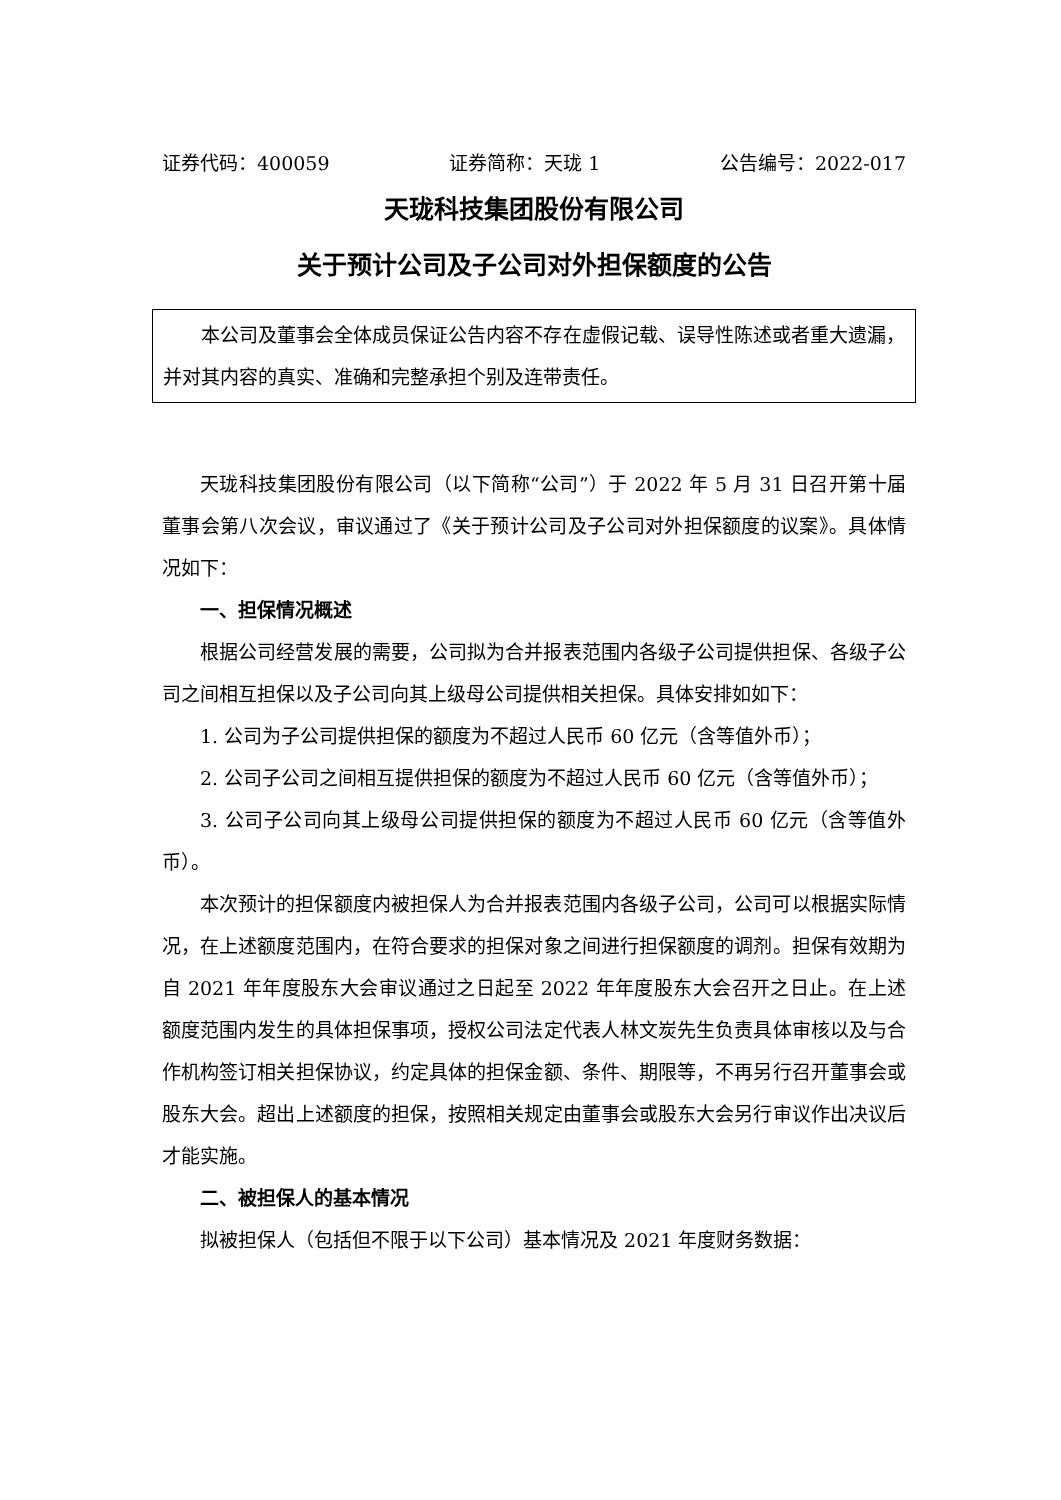证券代码：400059 证券简称：天珑 1 公告编号：2022-017
天珑科技集团股份有限公司
关于预计公司及子公司对外担保额度的公告
本公司及董事会全体成员保证公告内容不存在虚假记载、误导性陈述或者重大遗漏，并对其内容的真实、准确和完整承担个别及连带责任。
天珑科技集团股份有限公司（以下简称“公司”）于 2022 年 5 月 31 日召开第十届董事会第八次会议，审议通过了《关于预计公司及子公司对外担保额度的议案》。具体情况如下：
一、担保情况概述
根据公司经营发展的需要，公司拟为合并报表范围内各级子公司提供担保、各级子公司之间相互担保以及子公司向其上级母公司提供相关担保。具体安排如如下：
1. 公司为子公司提供担保的额度为不超过人民币 60 亿元（含等值外币）；
2. 公司子公司之间相互提供担保的额度为不超过人民币 60 亿元（含等值外币）；
3. 公司子公司向其上级母公司提供担保的额度为不超过人民币 60 亿元（含等值外币）。
本次预计的担保额度内被担保人为合并报表范围内各级子公司，公司可以根据实际情况，在上述额度范围内，在符合要求的担保对象之间进行担保额度的调剂。担保有效期为自 2021 年年度股东大会审议通过之日起至 2022 年年度股东大会召开之日止。在上述额度范围内发生的具体担保事项，授权公司法定代表人林文炭先生负责具体审核以及与合作机构签订相关担保协议，约定具体的担保金额、条件、期限等，不再另行召开董事会或股东大会。超出上述额度的担保，按照相关规定由董事会或股东大会另行审议作出决议后才能实施。
二、被担保人的基本情况
拟被担保人（包括但不限于以下公司）基本情况及 2021 年度财务数据：